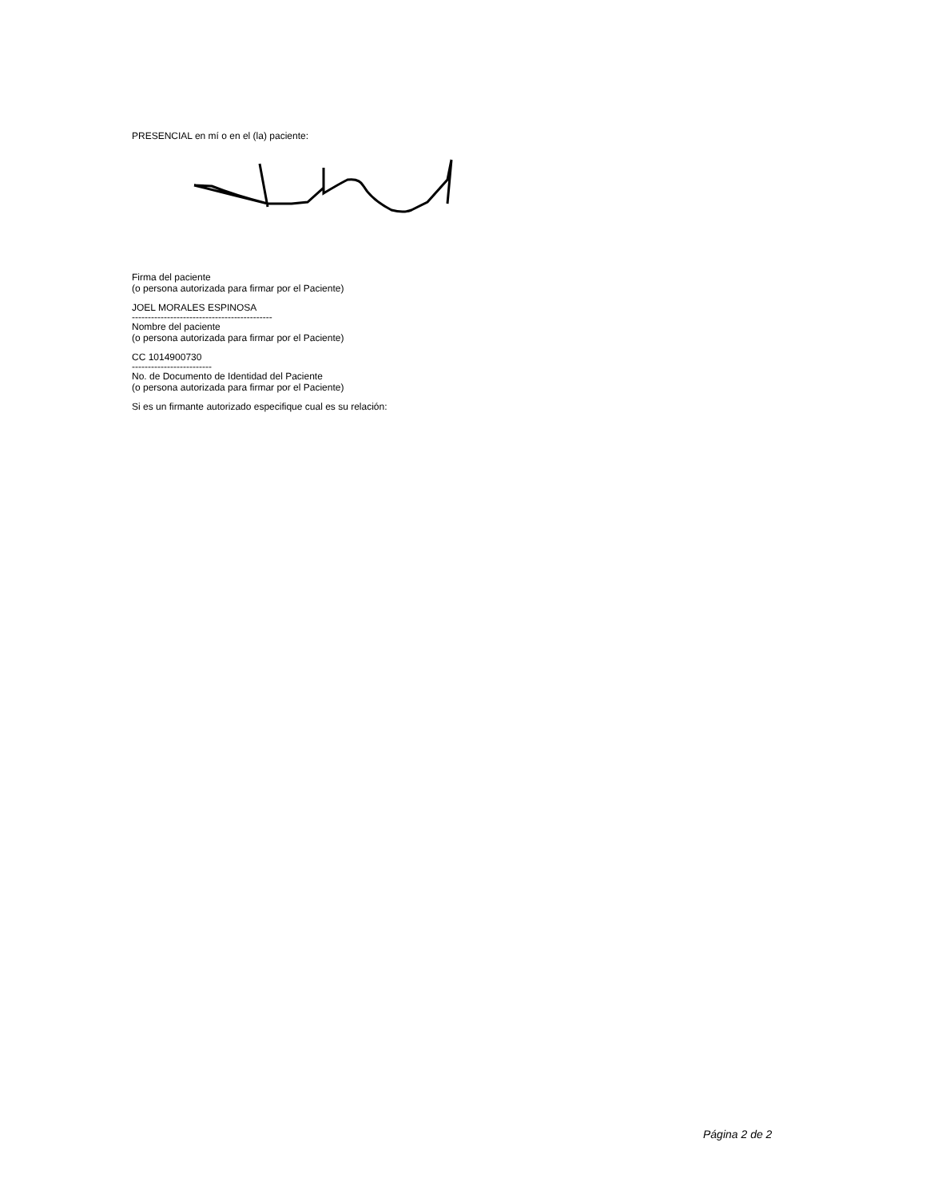PRESENCIAL en mí o en el (la) paciente:
Firma del paciente
(o persona autorizada para firmar por el Paciente)
JOEL MORALES ESPINOSA
--------------------------------------------
Nombre del paciente
(o persona autorizada para firmar por el Paciente)
CC 1014900730
-------------------------
No. de Documento de Identidad del Paciente
(o persona autorizada para firmar por el Paciente)
Si es un firmante autorizado especifique cual es su relación:
Página 2 de 2